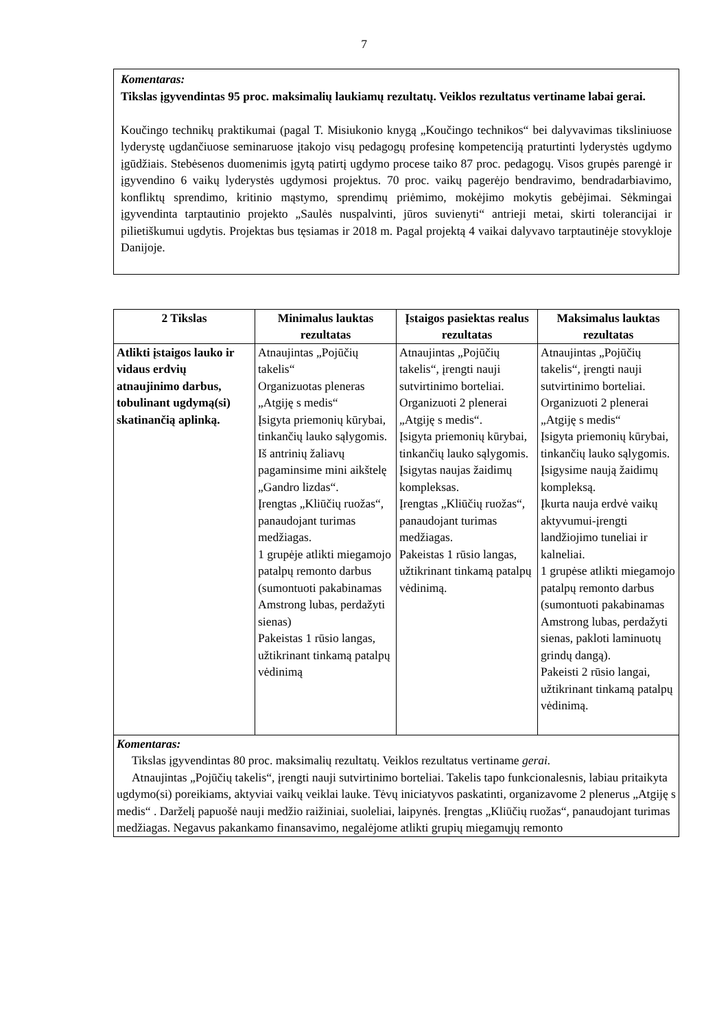7
Komentaras:
Tikslas įgyvendintas 95 proc. maksimalių laukiamų rezultatų. Veiklos rezultatus vertiname labai gerai.
Koučingo technikų praktikumai (pagal T. Misiukonio knygą „Koučingo technikos“ bei dalyvavimas tiksliniuose lyderystę ugdančiuose seminaruose įtakojo visų pedagogų profesinę kompetenciją praturtinti lyderystės ugdymo įgūdžiais. Stebėsenos duomenimis įgytą patirtį ugdymo procese taiko 87 proc. pedagogų. Visos grupės parengė ir įgyvendino 6 vaikų lyderystės ugdymosi projektus. 70 proc. vaikų pagerėjo bendravimo, bendradarbiavimo, konfliktų sprendimo, kritinio mąstymo, sprendimų priėmimo, mokėjimo mokytis gebėjimai. Sėkmingai įgyvendinta tarptautinio projekto „Saulės nuspalvinti, jūros suvienyti“ antrieji metai, skirti tolerancijai ir pilietiškumui ugdytis. Projektas bus tęsiamas ir 2018 m. Pagal projektą 4 vaikai dalyvavo tarptautinėje stovykloje Danijoje.
| 2 Tikslas | Minimalus lauktas rezultatas | Įstaigos pasiektas realus rezultatas | Maksimalus lauktas rezultatas |
| --- | --- | --- | --- |
| Atlikti įstaigos lauko ir vidaus erdvių atnaujinimo darbus, tobulinant ugdymą(si) skatinančią aplinką. | Atnaujintas „Pojūčių takelis“ Organizuotas pleneras „Atgiję s medis“ Įsigyta priemonių kūrybai, tinkančių lauko sąlygomis. Iš antrinių žaliavų pagaminsime mini aikštelę „Gandro lizdas“. Įrengtas „Kliūčių ruožas“, panaudojant turimas medžiagas. 1 grupėje atlikti miegamojo patalpų remonto darbus (sumontuoti pakabinamas Amstrong lubas, perdažyti sienas) Pakeistas 1 rūsio langas, užtikrinant tinkamą patalpų vėdinimą | Atnaujintas „Pojūčių takelis“, įrengti nauji sutvirtinimo borteliai. Organizuoti 2 plenerai „Atgiję s medis“. Įsigyta priemonių kūrybai, tinkančių lauko sąlygomis. Įsigytas naujas žaidimų kompleksas. Įrengtas „Kliūčių ruožas“, panaudojant turimas medžiagas. Pakeistas 1 rūsio langas, užtikrinant tinkamą patalpų vėdinimą. | Atnaujintas „Pojūčių takelis“, įrengti nauji sutvirtinimo borteliai. Organizuoti 2 plenerai „Atgiję s medis“ Įsigyta priemonių kūrybai, tinkančių lauko sąlygomis. Įsigysime naują žaidimų kompleksą. Įkurta nauja erdvė vaikų aktyvumui-įrengti landžiojimo tuneliai ir kalneliai. 1 grupėse atlikti miegamojo patalpų remonto darbus (sumontuoti pakabinamas Amstrong lubas, perdažyti sienas, pakloti laminuotų grindų dangą). Pakeisti 2 rūsio langai, užtikrinant tinkamą patalpų vėdinimą. |
| Komentaras: Tikslas įgyvendintas 80 proc. maksimalių rezultatų. Veiklos rezultatus vertiname gerai. Atnaujintas „Pojūčių takelis“, įrengti nauji sutvirtinimo borteliai. Takelis tapo funkcionalesnis, labiau pritaikyta ugdymo(si) poreikiams, aktyviai vaikų veiklai lauke. Tėvų iniciatyvos paskatinti, organizavome 2 plenerus „Atgiję s medis“ . Darželį papuošė nauji medžio raižiniai, suoleliai, laipynės. Įrengtas „Kliūčių ruožas“, panaudojant turimas medžiagas. Negavus pakankamo finansavimo, negalėjome atlikti grupių miegamųjų remonto | | | |